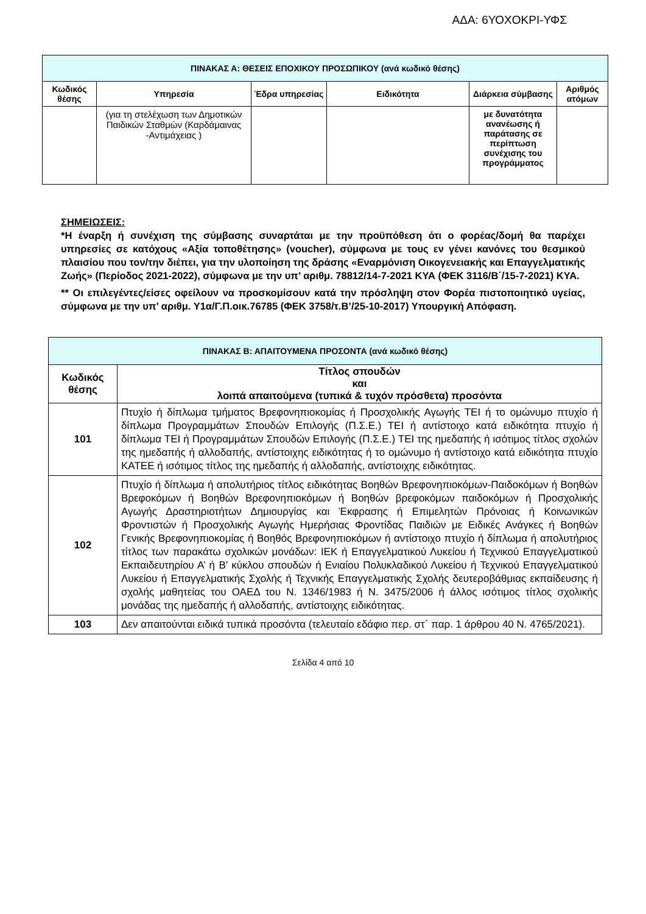ΑΔΑ: 6ΥΟΧΟΚΡΙ-ΥΦΣ
| ΠΙΝΑΚΑΣ Α: ΘΕΣΕΙΣ ΕΠΟΧΙΚΟΥ ΠΡΟΣΩΠΙΚΟΥ (ανά κωδικό θέσης) | | | | | |
| --- | --- | --- | --- | --- | --- |
| Κωδικός θέσης | Υπηρεσία | Έδρα υπηρεσίας | Ειδικότητα | Διάρκεια σύμβασης | Αριθμός ατόμων |
| | (για τη στελέχωση των Δημοτικών Παιδικών Σταθμών (Καρδάμαινας -Αντιμάχειας ) | | | με δυνατότητα ανανέωσης ή παράτασης σε περίπτωση συνέχισης του προγράμματος | |
ΣΗΜΕΙΩΣΕΙΣ:
*Η έναρξη ή συνέχιση της σύμβασης συναρτάται με την προϋπόθεση ότι ο φορέας/δομή θα παρέχει υπηρεσίες σε κατόχους «Αξία τοποθέτησης» (voucher), σύμφωνα με τους εν γένει κανόνες του θεσμικού πλαισίου που τον/την διέπει, για την υλοποίηση της δράσης «Εναρμόνιση Οικογενειακής και Επαγγελματικής Ζωής» (Περίοδος 2021-2022), σύμφωνα με την υπ’ αριθμ. 78812/14-7-2021 ΚΥΑ (ΦΕΚ 3116/Β΄/15-7-2021) ΚΥΑ.
** Οι επιλεγέντες/είσες οφείλουν να προσκομίσουν κατά την πρόσληψη στον Φορέα πιστοποιητικό υγείας, σύμφωνα με την υπ’ αριθμ. Υ1α/Γ.Π.οικ.76785 (ΦΕΚ 3758/τ.Β’/25-10-2017) Υπουργική Απόφαση.
| ΠΙΝΑΚΑΣ Β: ΑΠΑΙΤΟΥΜΕΝΑ ΠΡΟΣΟΝΤΑ (ανά κωδικό θέσης) | |
| --- | --- |
| Κωδικός θέσης | Τίτλος σπουδών και λοιπά απαιτούμενα (τυπικά & τυχόν πρόσθετα) προσόντα |
| 101 | Πτυχίο ή δίπλωμα τμήματος Βρεφονηπιοκομίας ή Προσχολικής Αγωγής ΤΕΙ ή το ομώνυμο πτυχίο ή δίπλωμα Προγραμμάτων Σπουδών Επιλογής (Π.Σ.Ε.) ΤΕΙ ή αντίστοιχο κατά ειδικότητα πτυχίο ή δίπλωμα ΤΕΙ ή Προγραμμάτων Σπουδών Επιλογής (Π.Σ.Ε.) ΤΕΙ της ημεδαπής ή ισότιμος τίτλος σχολών της ημεδαπής ή αλλοδαπής, αντίστοιχης ειδικότητας ή το ομώνυμο ή αντίστοιχο κατά ειδικότητα πτυχίο ΚΑΤΕΕ ή ισότιμος τίτλος της ημεδαπής ή αλλοδαπής, αντίστοιχης ειδικότητας. |
| 102 | Πτυχίο ή δίπλωμα ή απολυτήριος τίτλος ειδικότητας Βοηθών Βρεφονηπιοκόμων-Παιδοκόμων ή Βοηθών Βρεφοκόμων ή Βοηθών Βρεφονηπιοκόμων ή Βοηθών βρεφοκόμων παιδοκόμων ή Προσχολικής Αγωγής Δραστηριοτήτων Δημιουργίας και Έκφρασης ή Επιμελητών Πρόνοιας ή Κοινωνικών Φροντιστών ή Προσχολικής Αγωγής Ημερήσιας Φροντίδας Παιδιών με Ειδικές Ανάγκες ή Βοηθών Γενικής Βρεφονηπιοκομίας ή Βοηθός Βρεφονηπιοκόμων ή αντίστοιχο πτυχίο ή δίπλωμα ή απολυτήριος τίτλος των παρακάτω σχολικών μονάδων: ΙΕΚ ή Επαγγελματικού Λυκείου ή Τεχνικού Επαγγελματικού Εκπαιδευτηρίου Α’ ή Β’ κύκλου σπουδών ή Ενιαίου Πολυκλαδικού Λυκείου ή Τεχνικού Επαγγελματικού Λυκείου ή Επαγγελματικής Σχολής ή Τεχνικής Επαγγελματικής Σχολής δευτεροβάθμιας εκπαίδευσης ή σχολής μαθητείας του ΟΑΕΔ του Ν. 1346/1983 ή Ν. 3475/2006 ή άλλος ισότιμος τίτλος σχολικής μονάδας της ημεδαπής ή αλλοδαπής, αντίστοιχης ειδικότητας. |
| 103 | Δεν απαιτούνται ειδικά τυπικά προσόντα (τελευταίο εδάφιο περ. στ΄ παρ. 1 άρθρου 40 Ν. 4765/2021). |
Σελίδα 4 από 10